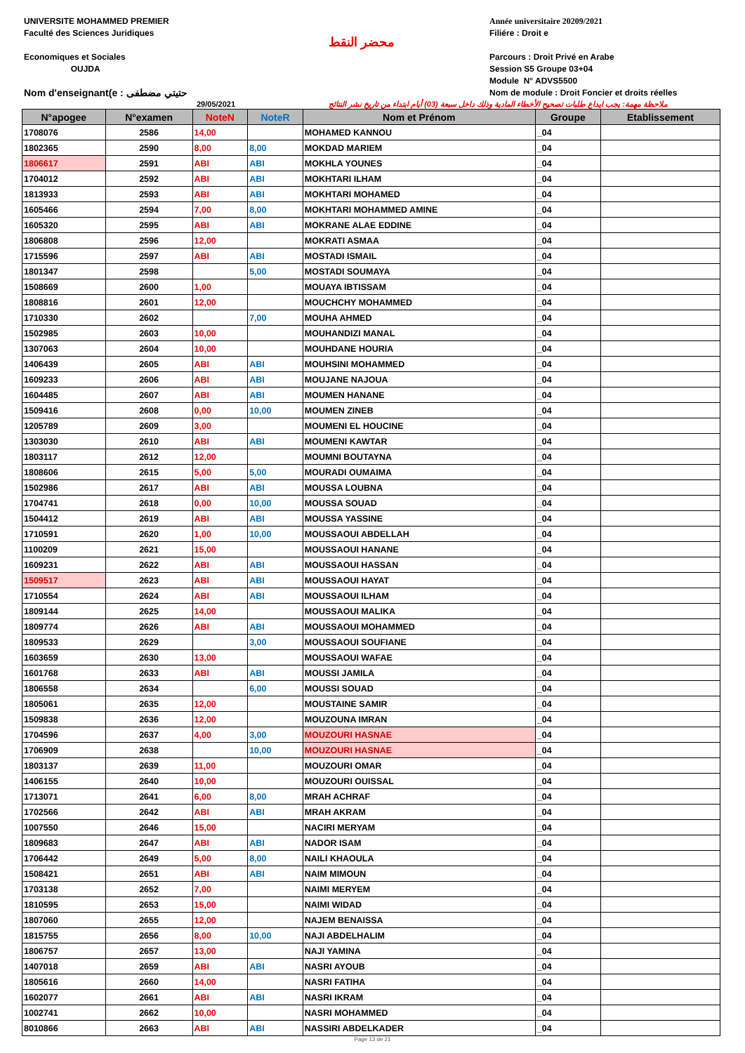UNIVERSITE MOHAMMED PREMIER
Faculté des Sciences Juridiques
Economiques et Sociales
OUJDA
Nom d'enseignant(e : حتيتي مضطفى
محضر النقط
Année universitaire 20209/2021
Filiére : Droit e
Parcours : Droit Privé en Arabe
Session S5 Groupe 03+04
Module N° ADVS5500
Nom de module : Droit Foncier et droits réelles
29/05/2021 ملاحظة مهمة: يجب ايداع طلبات تصحيح الأخطاء المادية وذلك داخل سبعة (03) أيام ابتداء من تاريخ نشر النتائج
| N°apogee | N°examen | NoteN | NoteR | Nom et Prénom | Groupe | Etablissement |
| --- | --- | --- | --- | --- | --- | --- |
| 1708076 | 2586 | 14,00 | | MOHAMED KANNOU | _04 | |
| 1802365 | 2590 | 8,00 | 8,00 | MOKDAD MARIEM | _04 | |
| 1806617 | 2591 | ABI | ABI | MOKHLA YOUNES | _04 | |
| 1704012 | 2592 | ABI | ABI | MOKHTARI ILHAM | _04 | |
| 1813933 | 2593 | ABI | ABI | MOKHTARI MOHAMED | _04 | |
| 1605466 | 2594 | 7,00 | 8,00 | MOKHTARI MOHAMMED AMINE | _04 | |
| 1605320 | 2595 | ABI | ABI | MOKRANE ALAE EDDINE | _04 | |
| 1806808 | 2596 | 12,00 | | MOKRATI ASMAA | _04 | |
| 1715596 | 2597 | ABI | ABI | MOSTADI ISMAIL | _04 | |
| 1801347 | 2598 | | 5,00 | MOSTADI SOUMAYA | _04 | |
| 1508669 | 2600 | 1,00 | | MOUAYA IBTISSAM | _04 | |
| 1808816 | 2601 | 12,00 | | MOUCHCHY MOHAMMED | _04 | |
| 1710330 | 2602 | | 7,00 | MOUHA AHMED | _04 | |
| 1502985 | 2603 | 10,00 | | MOUHANDIZI MANAL | _04 | |
| 1307063 | 2604 | 10,00 | | MOUHDANE HOURIA | _04 | |
| 1406439 | 2605 | ABI | ABI | MOUHSINI MOHAMMED | _04 | |
| 1609233 | 2606 | ABI | ABI | MOUJANE NAJOUA | _04 | |
| 1604485 | 2607 | ABI | ABI | MOUMEN HANANE | _04 | |
| 1509416 | 2608 | 0,00 | 10,00 | MOUMEN ZINEB | _04 | |
| 1205789 | 2609 | 3,00 | | MOUMENI EL HOUCINE | _04 | |
| 1303030 | 2610 | ABI | ABI | MOUMENI KAWTAR | _04 | |
| 1803117 | 2612 | 12,00 | | MOUMNI BOUTAYNA | _04 | |
| 1808606 | 2615 | 5,00 | 5,00 | MOURADI OUMAIMA | _04 | |
| 1502986 | 2617 | ABI | ABI | MOUSSA LOUBNA | _04 | |
| 1704741 | 2618 | 0,00 | 10,00 | MOUSSA SOUAD | _04 | |
| 1504412 | 2619 | ABI | ABI | MOUSSA YASSINE | _04 | |
| 1710591 | 2620 | 1,00 | 10,00 | MOUSSAOUI ABDELLAH | _04 | |
| 1100209 | 2621 | 15,00 | | MOUSSAOUI HANANE | _04 | |
| 1609231 | 2622 | ABI | ABI | MOUSSAOUI HASSAN | _04 | |
| 1509517 | 2623 | ABI | ABI | MOUSSAOUI HAYAT | _04 | |
| 1710554 | 2624 | ABI | ABI | MOUSSAOUI ILHAM | _04 | |
| 1809144 | 2625 | 14,00 | | MOUSSAOUI MALIKA | _04 | |
| 1809774 | 2626 | ABI | ABI | MOUSSAOUI MOHAMMED | _04 | |
| 1809533 | 2629 | | 3,00 | MOUSSAOUI SOUFIANE | _04 | |
| 1603659 | 2630 | 13,00 | | MOUSSAOUI WAFAE | _04 | |
| 1601768 | 2633 | ABI | ABI | MOUSSI JAMILA | _04 | |
| 1806558 | 2634 | | 6,00 | MOUSSI SOUAD | _04 | |
| 1805061 | 2635 | 12,00 | | MOUSTAINE SAMIR | _04 | |
| 1509838 | 2636 | 12,00 | | MOUZOUNA IMRAN | _04 | |
| 1704596 | 2637 | 4,00 | 3,00 | MOUZOURI HASNAE | _04 | |
| 1706909 | 2638 | | 10,00 | MOUZOURI HASNAE | _04 | |
| 1803137 | 2639 | 11,00 | | MOUZOURI OMAR | _04 | |
| 1406155 | 2640 | 10,00 | | MOUZOURI OUISSAL | _04 | |
| 1713071 | 2641 | 6,00 | 8,00 | MRAH ACHRAF | _04 | |
| 1702566 | 2642 | ABI | ABI | MRAH AKRAM | _04 | |
| 1007550 | 2646 | 15,00 | | NACIRI MERYAM | _04 | |
| 1809683 | 2647 | ABI | ABI | NADOR ISAM | _04 | |
| 1706442 | 2649 | 5,00 | 8,00 | NAILI KHAOULA | _04 | |
| 1508421 | 2651 | ABI | ABI | NAIM MIMOUN | _04 | |
| 1703138 | 2652 | 7,00 | | NAIMI MERYEM | _04 | |
| 1810595 | 2653 | 15,00 | | NAIMI WIDAD | _04 | |
| 1807060 | 2655 | 12,00 | | NAJEM BENAISSA | _04 | |
| 1815755 | 2656 | 8,00 | 10,00 | NAJI ABDELHALIM | _04 | |
| 1806757 | 2657 | 13,00 | | NAJI YAMINA | _04 | |
| 1407018 | 2659 | ABI | ABI | NASRI AYOUB | _04 | |
| 1805616 | 2660 | 14,00 | | NASRI FATIHA | _04 | |
| 1602077 | 2661 | ABI | ABI | NASRI IKRAM | _04 | |
| 1002741 | 2662 | 10,00 | | NASRI MOHAMMED | _04 | |
| 8010866 | 2663 | ABI | ABI | NASSIRI ABDELKADER | _04 | |
Page 13 de 21